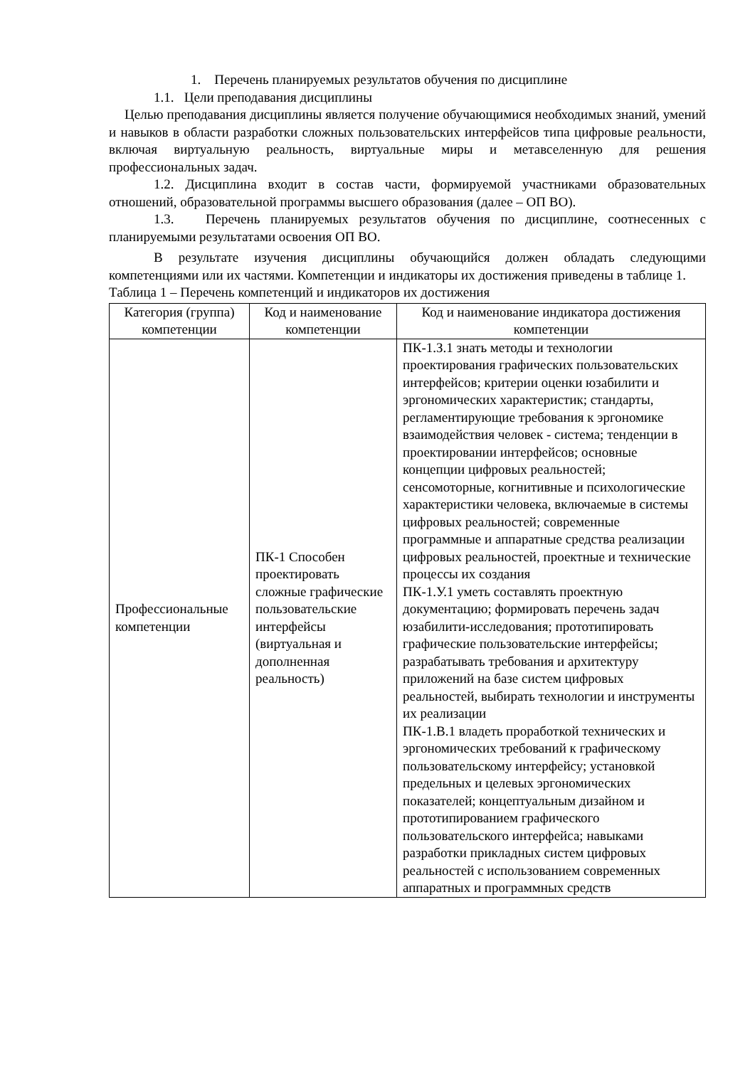1. Перечень планируемых результатов обучения по дисциплине
1.1. Цели преподавания дисциплины
Целью преподавания дисциплины является получение обучающимися необходимых знаний, умений и навыков в области разработки сложных пользовательских интерфейсов типа цифровые реальности, включая виртуальную реальность, виртуальные миры и метавселенную для решения профессиональных задач.
1.2. Дисциплина входит в состав части, формируемой участниками образовательных отношений, образовательной программы высшего образования (далее – ОП ВО).
1.3. Перечень планируемых результатов обучения по дисциплине, соотнесенных с планируемыми результатами освоения ОП ВО.
В результате изучения дисциплины обучающийся должен обладать следующими компетенциями или их частями. Компетенции и индикаторы их достижения приведены в таблице 1.
Таблица 1 – Перечень компетенций и индикаторов их достижения
| Категория (группа) компетенции | Код и наименование компетенции | Код и наименование индикатора достижения компетенции |
| --- | --- | --- |
| Профессиональные компетенции | ПК-1 Способен проектировать сложные графические пользовательские интерфейсы (виртуальная и дополненная реальность) | ПК-1.З.1 знать методы и технологии проектирования графических пользовательских интерфейсов; критерии оценки юзабилити и эргономических характеристик; стандарты, регламентирующие требования к эргономике взаимодействия человек - система; тенденции в проектировании интерфейсов; основные концепции цифровых реальностей; сенсомоторные, когнитивные и психологические характеристики человека, включаемые в системы цифровых реальностей; современные программные и аппаратные средства реализации цифровых реальностей, проектные и технические процессы их создания ПК-1.У.1 уметь составлять проектную документацию; формировать перечень задач юзабилити-исследования; прототипировать графические пользовательские интерфейсы; разрабатывать требования и архитектуру приложений на базе систем цифровых реальностей, выбирать технологии и инструменты их реализации ПК-1.В.1 владеть проработкой технических и эргономических требований к графическому пользовательскому интерфейсу; установкой предельных и целевых эргономических показателей; концептуальным дизайном и прототипированием графического пользовательского интерфейса; навыками разработки прикладных систем цифровых реальностей с использованием современных аппаратных и программных средств |